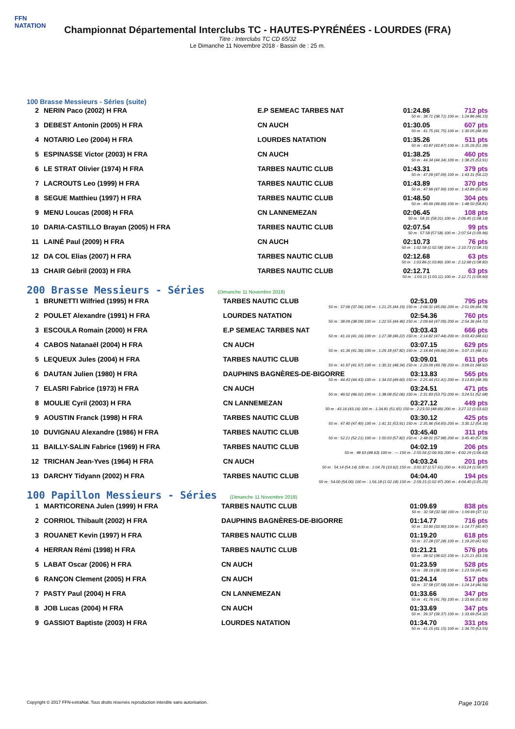FFN
NATATION
Championnat Départemental Interclubs TC - HAUTES-PYRÉNÉES - LOURDES (FRA)
Titre : Interclubs TC CD 65/32
Le Dimanche 11 Novembre 2018 - Bassin de : 25 m.
100 Brasse Messieurs - Séries (suite)
| 2 | NERIN Paco (2002) H FRA | E.P SEMEAC TARBES NAT | 01:24.86 | 712 pts |
| 50 m : 38.71 (38.71) 100 m : 1:24.86 (46.15) | | | | |
| 3 | DEBEST Antonin (2005) H FRA | CN AUCH | 01:30.05 | 607 pts |
| 50 m : 41.75 (41.75) 100 m : 1:30.05 (48.30) | | | | |
| 4 | NOTARIO Leo (2004) H FRA | LOURDES NATATION | 01:35.26 | 511 pts |
| 50 m : 43.87 (43.87) 100 m : 1:35.26 (51.39) | | | | |
| 5 | ESPINASSE Victor (2003) H FRA | CN AUCH | 01:38.25 | 460 pts |
| 50 m : 44.34 (44.34) 100 m : 1:38.25 (53.91) | | | | |
| 6 | LE STRAT Olivier (1974) H FRA | TARBES NAUTIC CLUB | 01:43.31 | 379 pts |
| 50 m : 47.09 (47.09) 100 m : 1:43.31 (56.22) | | | | |
| 7 | LACROUTS Leo (1999) H FRA | TARBES NAUTIC CLUB | 01:43.89 | 370 pts |
| 50 m : 47.99 (47.99) 100 m : 1:43.89 (55.90) | | | | |
| 8 | SEGUE Matthieu (1997) H FRA | TARBES NAUTIC CLUB | 01:48.50 | 304 pts |
| 50 m : 49.69 (49.69) 100 m : 1:48.50 (58.81) | | | | |
| 9 | MENU Loucas (2008) H FRA | CN LANNEMEZAN | 02:06.45 | 108 pts |
| 50 m : 58.31 (58.31) 100 m : 2:06.45 (1:08.14) | | | | |
| 10 | DARIA-CASTILLO Brayan (2005) H FRA | TARBES NAUTIC CLUB | 02:07.54 | 99 pts |
| 50 m : 57.58 (57.58) 100 m : 2:07.54 (1:09.96) | | | | |
| 11 | LAINÉ Paul (2009) H FRA | CN AUCH | 02:10.73 | 76 pts |
| 50 m : 1:02.58 (1:02.58) 100 m : 2:10.73 (1:08.15) | | | | |
| 12 | DA COL Elias (2007) H FRA | TARBES NAUTIC CLUB | 02:12.68 | 63 pts |
| 50 m : 1:03.86 (1:03.86) 100 m : 2:12.68 (1:08.82) | | | | |
| 13 | CHAIR Gébril (2003) H FRA | TARBES NAUTIC CLUB | 02:12.71 | 63 pts |
| 50 m : 1:03.11 (1:03.11) 100 m : 2:12.71 (1:09.60) | | | | |
200 Brasse Messieurs - Séries (Dimanche 11 Novembre 2018)
| 1 | BRUNETTI Wilfried (1995) H FRA | TARBES NAUTIC CLUB | 02:51.09 | 795 pts |
| 50 m : 37.06 (37.06) 100 m : 1:21.25 (44.19) 150 m : 2:06.31 (45.06) 200 m : 2:51.09 (44.78) | | | | |
| 2 | POULET Alexandre (1991) H FRA | LOURDES NATATION | 02:54.36 | 760 pts |
| 50 m : 38.09 (38.09) 100 m : 1:22.55 (44.46) 150 m : 2:09.64 (47.09) 200 m : 2:54.36 (44.72) | | | | |
| 3 | ESCOULA Romain (2000) H FRA | E.P SEMEAC TARBES NAT | 03:03.43 | 666 pts |
| 50 m : 41.16 (41.16) 100 m : 1:27.38 (46.22) 150 m : 2:14.82 (47.44) 200 m : 3:03.43 (48.61) | | | | |
| 4 | CABOS Natanaël (2004) H FRA | CN AUCH | 03:07.15 | 629 pts |
| 50 m : 41.36 (41.36) 100 m : 1:29.18 (47.82) 150 m : 2:18.84 (49.66) 200 m : 3:07.15 (48.31) | | | | |
| 5 | LEQUEUX Jules (2004) H FRA | TARBES NAUTIC CLUB | 03:09.01 | 611 pts |
| 50 m : 41.97 (41.97) 100 m : 1:30.31 (48.34) 150 m : 2:20.09 (49.78) 200 m : 3:09.01 (48.92) | | | | |
| 6 | DAUTAN Julien (1980) H FRA | DAUPHINS BAGNÈRES-DE-BIGORRE | 03:13.83 | 565 pts |
| 50 m : 44.43 (44.43) 100 m : 1:34.03 (49.60) 150 m : 2:25.44 (51.41) 200 m : 3:13.83 (48.39) | | | | |
| 7 | ELASRI Fabrice (1973) H FRA | CN AUCH | 03:24.51 | 471 pts |
| 50 m : 46.02 (46.02) 100 m : 1:38.08 (52.06) 150 m : 2:31.83 (53.75) 200 m : 3:24.51 (52.68) | | | | |
| 8 | MOULIE Cyril (2003) H FRA | CN LANNEMEZAN | 03:27.12 | 449 pts |
| 50 m : 43.16 (43.16) 100 m : 1:34.81 (51.65) 150 m : 2:23.50 (48.69) 200 m : 3:27.12 (1:03.62) | | | | |
| 9 | AOUSTIN Franck (1998) H FRA | TARBES NAUTIC CLUB | 03:30.12 | 425 pts |
| 50 m : 47.40 (47.40) 100 m : 1:41.31 (53.91) 150 m : 2:35.96 (54.65) 200 m : 3:30.12 (54.16) | | | | |
| 10 | DUVIGNAU Alexandre (1986) H FRA | TARBES NAUTIC CLUB | 03:45.40 | 311 pts |
| 50 m : 52.21 (52.21) 100 m : 1:50.03 (57.82) 150 m : 2:48.01 (57.98) 200 m : 3:45.40 (57.39) | | | | |
| 11 | BAILLY-SALIN Fabrice (1969) H FRA | TARBES NAUTIC CLUB | 04:02.19 | 206 pts |
| 50 m : 48.63 (48.63) 100 m : --- 150 m : 2:55.56 (2:06.93) 200 m : 4:02.19 (1:06.63) | | | | |
| 12 | TRICHAN Jean-Yves (1964) H FRA | CN AUCH | 04:03.24 | 201 pts |
| 50 m : 54.14 (54.14) 100 m : 1:04.76 (10.62) 150 m : 3:02.37 (1:57.61) 200 m : 4:03.24 (1:00.87) | | | | |
| 13 | DARCHY Tidyann (2002) H FRA | TARBES NAUTIC CLUB | 04:04.40 | 194 pts |
| 50 m : 54.00 (54.00) 100 m : 1:56.18 (1:02.18) 150 m : 2:59.15 (1:02.97) 200 m : 4:04.40 (1:05.25) | | | | |
100 Papillon Messieurs - Séries (Dimanche 11 Novembre 2018)
| 1 | MARTICORENA Julen (1999) H FRA | TARBES NAUTIC CLUB | 01:09.69 | 838 pts |
| 50 m : 32.58 (32.58) 100 m : 1:09.69 (37.11) | | | | |
| 2 | CORRIOL Thibault (2002) H FRA | DAUPHINS BAGNÈRES-DE-BIGORRE | 01:14.77 | 716 pts |
| 50 m : 33.90 (33.90) 100 m : 1:14.77 (40.87) | | | | |
| 3 | ROUANET Kevin (1997) H FRA | TARBES NAUTIC CLUB | 01:19.20 | 618 pts |
| 50 m : 37.28 (37.28) 100 m : 1:19.20 (41.92) | | | | |
| 4 | HERRAN Rémi (1998) H FRA | TARBES NAUTIC CLUB | 01:21.21 | 576 pts |
| 50 m : 38.02 (38.02) 100 m : 1:21.21 (43.19) | | | | |
| 5 | LABAT Oscar (2006) H FRA | CN AUCH | 01:23.59 | 528 pts |
| 50 m : 38.19 (38.19) 100 m : 1:23.59 (45.40) | | | | |
| 6 | RANÇON Clement (2005) H FRA | CN AUCH | 01:24.14 | 517 pts |
| 50 m : 37.58 (37.58) 100 m : 1:24.14 (46.56) | | | | |
| 7 | PASTY Paul (2004) H FRA | CN LANNEMEZAN | 01:33.66 | 347 pts |
| 50 m : 41.76 (41.76) 100 m : 1:33.66 (51.90) | | | | |
| 8 | JOB Lucas (2004) H FRA | CN AUCH | 01:33.69 | 347 pts |
| 50 m : 39.37 (39.37) 100 m : 1:33.69 (54.32) | | | | |
| 9 | GASSIOT Baptiste (2003) H FRA | LOURDES NATATION | 01:34.70 | 331 pts |
| 50 m : 41.15 (41.15) 100 m : 1:34.70 (53.55) | | | | |
Copyright © 2017 FFN-extraNat. Tous droits réservés reproduction interdite sans autorisation. Page 10/16